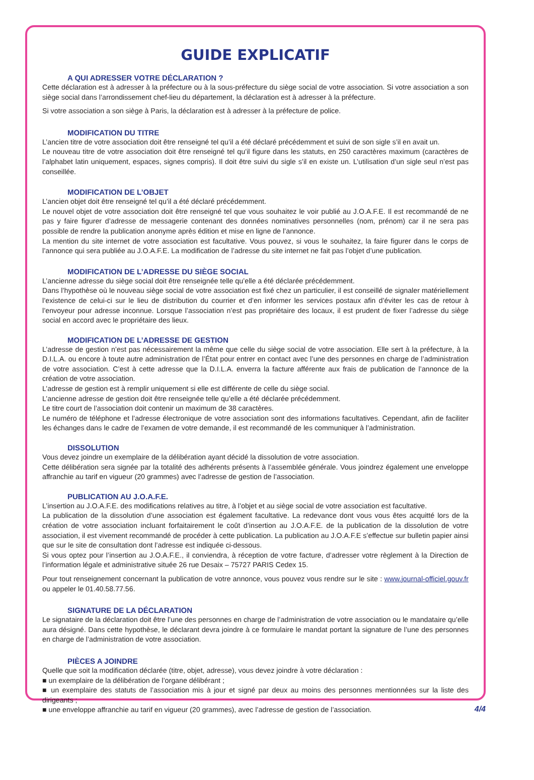GUIDE EXPLICATIF
A QUI ADRESSER VOTRE DÉCLARATION ?
Cette déclaration est à adresser à la préfecture ou à la sous-préfecture du siège social de votre association. Si votre association a son siège social dans l’arrondissement chef-lieu du département, la déclaration est à adresser à la préfecture.
Si votre association a son siège à Paris, la déclaration est à adresser à la préfecture de police.
MODIFICATION DU TITRE
L’ancien titre de votre association doit être renseigné tel qu’il a été déclaré précédemment et suivi de son sigle s’il en avait un.
Le nouveau titre de votre association doit être renseigné tel qu’il figure dans les statuts, en 250 caractères maximum (caractères de l’alphabet latin uniquement, espaces, signes compris). Il doit être suivi du sigle s’il en existe un. L’utilisation d’un sigle seul n’est pas conseillée.
MODIFICATION DE L’OBJET
L’ancien objet doit être renseigné tel qu’il a été déclaré précédemment.
Le nouvel objet de votre association doit être renseigné tel que vous souhaitez le voir publié au J.O.A.F.E. Il est recommandé de ne pas y faire figurer d’adresse de messagerie contenant des données nominatives personnelles (nom, prénom) car il ne sera pas possible de rendre la publication anonyme après édition et mise en ligne de l’annonce.
La mention du site internet de votre association est facultative. Vous pouvez, si vous le souhaitez, la faire figurer dans le corps de l’annonce qui sera publiée au J.O.A.F.E. La modification de l’adresse du site internet ne fait pas l’objet d’une publication.
MODIFICATION DE L’ADRESSE DU SIÈGE SOCIAL
L’ancienne adresse du siège social doit être renseignée telle qu’elle a été déclarée précédemment.
Dans l’hypothèse où le nouveau siège social de votre association est fixé chez un particulier, il est conseillé de signaler matériellement l’existence de celui-ci sur le lieu de distribution du courrier et d’en informer les services postaux afin d’éviter les cas de retour à l’envoyeur pour adresse inconnue. Lorsque l’association n’est pas propriétaire des locaux, il est prudent de fixer l’adresse du siège social en accord avec le propriétaire des lieux.
MODIFICATION DE L’ADRESSE DE GESTION
L’adresse de gestion n’est pas nécessairement la même que celle du siège social de votre association. Elle sert à la préfecture, à la D.I.L.A. ou encore à toute autre administration de l’État pour entrer en contact avec l’une des personnes en charge de l’administration de votre association. C’est à cette adresse que la D.I.L.A. enverra la facture afférente aux frais de publication de l’annonce de la création de votre association.
L’adresse de gestion est à remplir uniquement si elle est différente de celle du siège social.
L’ancienne adresse de gestion doit être renseignée telle qu’elle a été déclarée précédemment.
Le titre court de l’association doit contenir un maximum de 38 caractères.
Le numéro de téléphone et l’adresse électronique de votre association sont des informations facultatives. Cependant, afin de faciliter les échanges dans le cadre de l’examen de votre demande, il est recommandé de les communiquer à l’administration.
DISSOLUTION
Vous devez joindre un exemplaire de la délibération ayant décidé la dissolution de votre association.
Cette délibération sera signée par la totalité des adhérents présents à l’assemblée générale. Vous joindrez également une enveloppe affranchie au tarif en vigueur (20 grammes) avec l’adresse de gestion de l’association.
PUBLICATION AU J.O.A.F.E.
L’insertion au J.O.A.F.E. des modifications relatives au titre, à l’objet et au siège social de votre association est facultative.
La publication de la dissolution d’une association est également facultative. La redevance dont vous vous êtes acquitté lors de la création de votre association incluant forfaitairement le coût d’insertion au J.O.A.F.E. de la publication de la dissolution de votre association, il est vivement recommandé de procéder à cette publication. La publication au J.O.A.F.E s’effectue sur bulletin papier ainsi que sur le site de consultation dont l’adresse est indiquée ci-dessous.
Si vous optez pour l’insertion au J.O.A.F.E., il conviendra, à réception de votre facture, d’adresser votre règlement à la Direction de l’information légale et administrative située 26 rue Desaix – 75727 PARIS Cedex 15.
Pour tout renseignement concernant la publication de votre annonce, vous pouvez vous rendre sur le site : www.journal-officiel.gouv.fr ou appeler le 01.40.58.77.56.
SIGNATURE DE LA DÉCLARATION
Le signataire de la déclaration doit être l’une des personnes en charge de l’administration de votre association ou le mandataire qu’elle aura désigné. Dans cette hypothèse, le déclarant devra joindre à ce formulaire le mandat portant la signature de l’une des personnes en charge de l’administration de votre association.
PIÈCES A JOINDRE
Quelle que soit la modification déclarée (titre, objet, adresse), vous devez joindre à votre déclaration :
■ un exemplaire de la délibération de l’organe délibérant ;
■ un exemplaire des statuts de l’association mis à jour et signé par deux au moins des personnes mentionnées sur la liste des dirigeants ;
■ une enveloppe affranchie au tarif en vigueur (20 grammes), avec l’adresse de gestion de l’association.
4/4